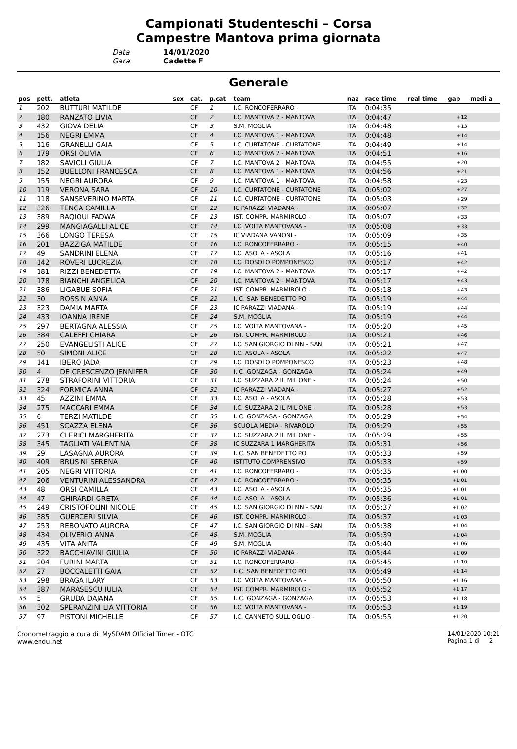Campionati Studenteschi – Corsa
Campestre Mantova prima giornata
Data 14/01/2020
Gara Cadette F
Generale
| pos | pett. | atleta | sex | cat. | p.cat | team | naz | race time | real time | gap | medi a |
| --- | --- | --- | --- | --- | --- | --- | --- | --- | --- | --- | --- |
| 1 | 202 | BUTTURI MATILDE | | CF | 1 | I.C. RONCOFERRARO - | ITA | 0:04:35 | | | |
| 2 | 180 | RANZATO LIVIA | | CF | 2 | I.C. MANTOVA 2 - MANTOVA | ITA | 0:04:47 | | +12 | |
| 3 | 432 | GIOVA DELIA | | CF | 3 | S.M. MOGLIA | ITA | 0:04:48 | | +13 | |
| 4 | 156 | NEGRI EMMA | | CF | 4 | I.C. MANTOVA 1 - MANTOVA | ITA | 0:04:48 | | +14 | |
| 5 | 116 | GRANELLI GAIA | | CF | 5 | I.C. CURTATONE - CURTATONE | ITA | 0:04:49 | | +14 | |
| 6 | 179 | ORSI OLIVIA | | CF | 6 | I.C. MANTOVA 2 - MANTOVA | ITA | 0:04:51 | | +16 | |
| 7 | 182 | SAVIOLI GIULIA | | CF | 7 | I.C. MANTOVA 2 - MANTOVA | ITA | 0:04:55 | | +20 | |
| 8 | 152 | BUELLONI FRANCESCA | | CF | 8 | I.C. MANTOVA 1 - MANTOVA | ITA | 0:04:56 | | +21 | |
| 9 | 155 | NEGRI AURORA | | CF | 9 | I.C. MANTOVA 1 - MANTOVA | ITA | 0:04:58 | | +23 | |
| 10 | 119 | VERONA SARA | | CF | 10 | I.C. CURTATONE - CURTATONE | ITA | 0:05:02 | | +27 | |
| 11 | 118 | SANSEVERINO MARTA | | CF | 11 | I.C. CURTATONE - CURTATONE | ITA | 0:05:03 | | +29 | |
| 12 | 326 | TENCA CAMILLA | | CF | 12 | IC PARAZZI VIADANA - | ITA | 0:05:07 | | +32 | |
| 13 | 389 | RAQIOUI FADWA | | CF | 13 | IST. COMPR. MARMIROLO - | ITA | 0:05:07 | | +33 | |
| 14 | 299 | MANGIAGALLI ALICE | | CF | 14 | I.C. VOLTA MANTOVANA - | ITA | 0:05:08 | | +33 | |
| 15 | 366 | LONGO TERESA | | CF | 15 | IC VIADANA VANONI - | ITA | 0:05:09 | | +35 | |
| 16 | 201 | BAZZIGA MATILDE | | CF | 16 | I.C. RONCOFERRARO - | ITA | 0:05:15 | | +40 | |
| 17 | 49 | SANDRINI ELENA | | CF | 17 | I.C. ASOLA - ASOLA | ITA | 0:05:16 | | +41 | |
| 18 | 142 | ROVERI LUCREZIA | | CF | 18 | I.C. DOSOLO POMPONESCO | ITA | 0:05:17 | | +42 | |
| 19 | 181 | RIZZI BENEDETTA | | CF | 19 | I.C. MANTOVA 2 - MANTOVA | ITA | 0:05:17 | | +42 | |
| 20 | 178 | BIANCHI ANGELICA | | CF | 20 | I.C. MANTOVA 2 - MANTOVA | ITA | 0:05:17 | | +43 | |
| 21 | 386 | LIGABUE SOFIA | | CF | 21 | IST. COMPR. MARMIROLO - | ITA | 0:05:18 | | +43 | |
| 22 | 30 | ROSSIN ANNA | | CF | 22 | I. C. SAN BENEDETTO PO | ITA | 0:05:19 | | +44 | |
| 23 | 323 | DAMIA MARTA | | CF | 23 | IC PARAZZI VIADANA - | ITA | 0:05:19 | | +44 | |
| 24 | 433 | IOANNA IRENE | | CF | 24 | S.M. MOGLIA | ITA | 0:05:19 | | +44 | |
| 25 | 297 | BERTAGNA ALESSIA | | CF | 25 | I.C. VOLTA MANTOVANA - | ITA | 0:05:20 | | +45 | |
| 26 | 384 | CALEFFI CHIARA | | CF | 26 | IST. COMPR. MARMIROLO - | ITA | 0:05:21 | | +46 | |
| 27 | 250 | EVANGELISTI ALICE | | CF | 27 | I.C. SAN GIORGIO DI MN - SAN | ITA | 0:05:21 | | +47 | |
| 28 | 50 | SIMONI ALICE | | CF | 28 | I.C. ASOLA - ASOLA | ITA | 0:05:22 | | +47 | |
| 29 | 141 | IBERO JADA | | CF | 29 | I.C. DOSOLO POMPONESCO | ITA | 0:05:23 | | +48 | |
| 30 | 4 | DE CRESCENZO JENNIFER | | CF | 30 | I. C. GONZAGA - GONZAGA | ITA | 0:05:24 | | +49 | |
| 31 | 278 | STRAFORINI VITTORIA | | CF | 31 | I.C. SUZZARA 2 IL MILIONE - | ITA | 0:05:24 | | +50 | |
| 32 | 324 | FORMICA ANNA | | CF | 32 | IC PARAZZI VIADANA - | ITA | 0:05:27 | | +52 | |
| 33 | 45 | AZZINI EMMA | | CF | 33 | I.C. ASOLA - ASOLA | ITA | 0:05:28 | | +53 | |
| 34 | 275 | MACCARI EMMA | | CF | 34 | I.C. SUZZARA 2 IL MILIONE - | ITA | 0:05:28 | | +53 | |
| 35 | 6 | TERZI MATILDE | | CF | 35 | I. C. GONZAGA - GONZAGA | ITA | 0:05:29 | | +54 | |
| 36 | 451 | SCAZZA ELENA | | CF | 36 | SCUOLA MEDIA - RIVAROLO | ITA | 0:05:29 | | +55 | |
| 37 | 273 | CLERICI MARGHERITA | | CF | 37 | I.C. SUZZARA 2 IL MILIONE - | ITA | 0:05:29 | | +55 | |
| 38 | 345 | TAGLIATI VALENTINA | | CF | 38 | IC SUZZARA 1 MARGHERITA | ITA | 0:05:31 | | +56 | |
| 39 | 29 | LASAGNA AURORA | | CF | 39 | I. C. SAN BENEDETTO PO | ITA | 0:05:33 | | +59 | |
| 40 | 409 | BRUSINI SERENA | | CF | 40 | ISTITUTO COMPRENSIVO | ITA | 0:05:33 | | +59 | |
| 41 | 205 | NEGRI VITTORIA | | CF | 41 | I.C. RONCOFERRARO - | ITA | 0:05:35 | | +1:00 | |
| 42 | 206 | VENTURINI ALESSANDRA | | CF | 42 | I.C. RONCOFERRARO - | ITA | 0:05:35 | | +1:01 | |
| 43 | 48 | ORSI CAMILLA | | CF | 43 | I.C. ASOLA - ASOLA | ITA | 0:05:35 | | +1:01 | |
| 44 | 47 | GHIRARDI GRETA | | CF | 44 | I.C. ASOLA - ASOLA | ITA | 0:05:36 | | +1:01 | |
| 45 | 249 | CRISTOFOLINI NICOLE | | CF | 45 | I.C. SAN GIORGIO DI MN - SAN | ITA | 0:05:37 | | +1:02 | |
| 46 | 385 | GUERCERI SILVIA | | CF | 46 | IST. COMPR. MARMIROLO - | ITA | 0:05:37 | | +1:03 | |
| 47 | 253 | REBONATO AURORA | | CF | 47 | I.C. SAN GIORGIO DI MN - SAN | ITA | 0:05:38 | | +1:04 | |
| 48 | 434 | OLIVERIO ANNA | | CF | 48 | S.M. MOGLIA | ITA | 0:05:39 | | +1:04 | |
| 49 | 435 | VITA ANITA | | CF | 49 | S.M. MOGLIA | ITA | 0:05:40 | | +1:06 | |
| 50 | 322 | BACCHIAVINI GIULIA | | CF | 50 | IC PARAZZI VIADANA - | ITA | 0:05:44 | | +1:09 | |
| 51 | 204 | FURINI MARTA | | CF | 51 | I.C. RONCOFERRARO - | ITA | 0:05:45 | | +1:10 | |
| 52 | 27 | BOCCALETTI GAIA | | CF | 52 | I. C. SAN BENEDETTO PO | ITA | 0:05:49 | | +1:14 | |
| 53 | 298 | BRAGA ILARY | | CF | 53 | I.C. VOLTA MANTOVANA - | ITA | 0:05:50 | | +1:16 | |
| 54 | 387 | MARASESCU IULIA | | CF | 54 | IST. COMPR. MARMIROLO - | ITA | 0:05:52 | | +1:17 | |
| 55 | 5 | GRUDA DAJANA | | CF | 55 | I. C. GONZAGA - GONZAGA | ITA | 0:05:53 | | +1:18 | |
| 56 | 302 | SPERANZINI LIA VITTORIA | | CF | 56 | I.C. VOLTA MANTOVANA - | ITA | 0:05:53 | | +1:19 | |
| 57 | 97 | PISTONI MICHELLE | | CF | 57 | I.C. CANNETO SULL'OGLIO - | ITA | 0:05:55 | | +1:20 | |
Cronometraggio a cura di: MySDAM Official Timer - OTC
www.endu.net
14/01/2020 10:21
Pagina 1 di 2